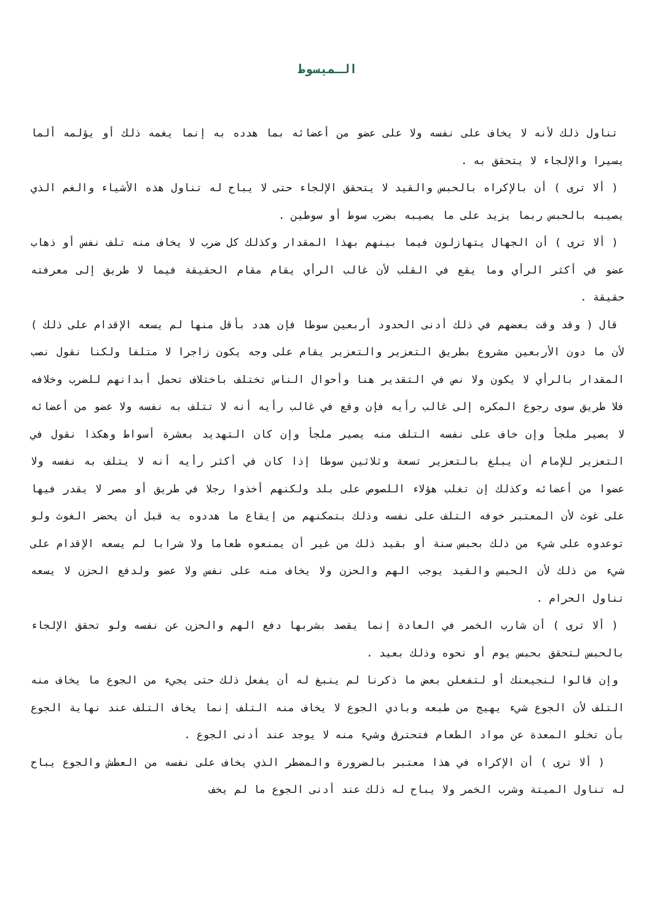الـمبسوط
تناول ذلك لأنه لا يخاف على نفسه ولا على عضو من أعضائه بما هدده به إنما يغمه ذلك أو يؤلمه ألما يسيرا والإلجاء لا يتحقق به .
( ألا ترى ) أن بالإكراه بالحبس والقيد لا يتحقق الإلجاء حتى لا يباح له تناول هذه الأشياء والغم الذي يصيبه بالحبس ربما يزيد على ما يصيبه بضرب سوط أو سوطين .
( ألا ترى ) أن الجهال يتهازلون فيما بينهم بهذا المقدار وكذلك كل ضرب لا يخاف منه تلف نفس أو ذهاب عضو في أكثر الرأي وما يقع في القلب لأن غالب الرأي يقام مقام الحقيقة فيما لا طريق إلى معرفته حقيقة .
قال ( وقد وقت بعضهم في ذلك أدنى الحدود أربعين سوطا فإن هدد بأقل منها لم يسعه الإقدام على ذلك ) لأن ما دون الأربعين مشروع بطريق التعزير والتعزير يقام على وجه يكون زاجرا لا متلفا ولكنا نقول نصب المقدار بالرأي لا يكون ولا نص في التقدير هنا وأحوال الناس تختلف باختلاف تحمل أبدانهم للضرب وخلافه فلا طريق سوى رجوع المكره إلى غالب رأيه فإن وقع في غالب رأيه أنه لا تتلف به نفسه ولا عضو من أعضائه لا يصير ملجأ وإن خاف على نفسه التلف منه يصير ملجأ وإن كان التهديد بعشرة أسواط وهكذا نقول في التعزير للإمام أن يبلغ بالتعزير تسعة وثلاثين سوطا إذا كان في أكثر رأيه أنه لا يتلف به نفسه ولا عضوا من أعضائه وكذلك إن تغلب هؤلاء اللصوص على بلد ولكنهم أخذوا رجلا في طريق أو مصر لا يقدر فيها على غوث لأن المعتبر خوفه التلف على نفسه وذلك بتمكنهم من إيقاع ما هددوه به قبل أن يحضر الغوث ولو توعدوه على شيء من ذلك بحبس سنة أو بقيد ذلك من غير أن يمنعوه طعاما ولا شرابا لم يسعه الإقدام على شيء من ذلك لأن الحبس والقيد يوجب الهم والحزن ولا يخاف منه على نفس ولا عضو ولدفع الحزن لا يسعه تناول الحرام .
( ألا ترى ) أن شارب الخمر في العادة إنما يقصد بشربها دفع الهم والحزن عن نفسه ولو تحقق الإلجاء بالحبس لتحقق بحبس يوم أو نحوه وذلك بعيد .
وإن قالوا لنجيعنك أو لتفعلن بعض ما ذكرنا لم ينبغ له أن يفعل ذلك حتى يجيء من الجوع ما يخاف منه التلف لأن الجوع شيء يهيج من طبعه وبادي الجوع لا يخاف منه التلف إنما يخاف التلف عند نهاية الجوع بأن تخلو المعدة عن مواد الطعام فتحترق وشيء منه لا يوجد عند أدنى الجوع .
( ألا ترى ) أن الإكراه في هذا معتبر بالضرورة والمضطر الذي يخاف على نفسه من العطش والجوع يباح له تناول الميتة وشرب الخمر ولا يباح له ذلك عند أدنى الجوع ما لم يخف